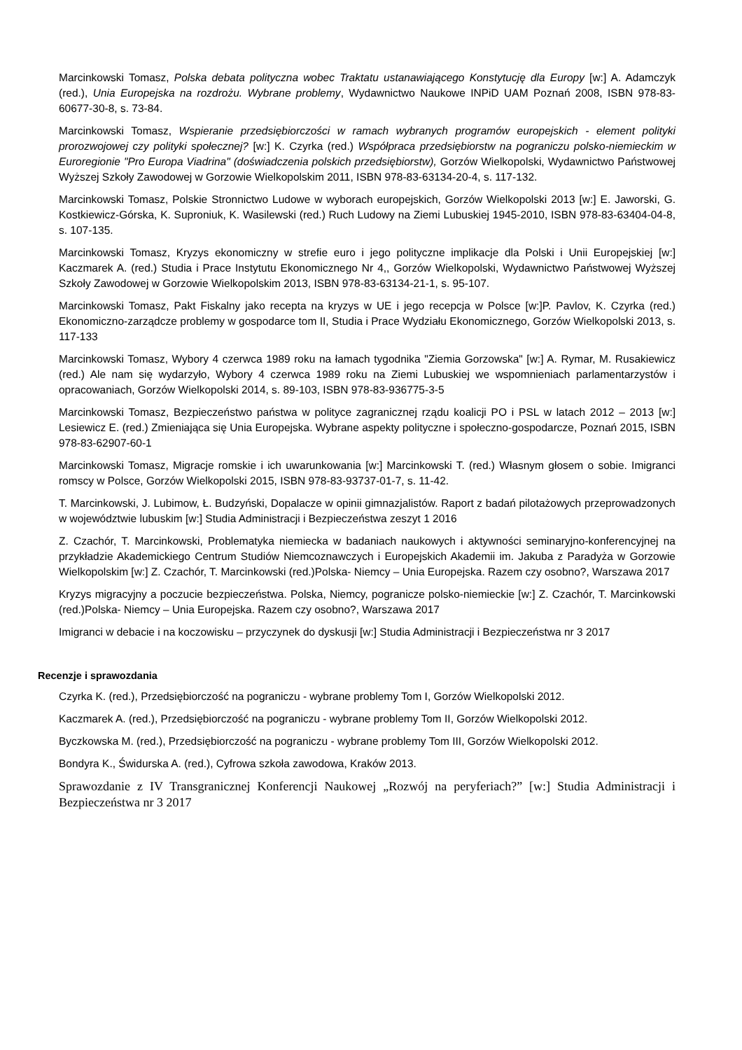Marcinkowski Tomasz, Polska debata polityczna wobec Traktatu ustanawiającego Konstytucję dla Europy [w:] A. Adamczyk (red.), Unia Europejska na rozdrożu. Wybrane problemy, Wydawnictwo Naukowe INPiD UAM Poznań 2008, ISBN 978-83-60677-30-8, s. 73-84.
Marcinkowski Tomasz, Wspieranie przedsiębiorczości w ramach wybranych programów europejskich - element polityki prorozwojowej czy polityki społecznej? [w:] K. Czyrka (red.) Współpraca przedsiębiorstw na pograniczu polsko-niemieckim w Euroregionie "Pro Europa Viadrina" (doświadczenia polskich przedsiębiorstw), Gorzów Wielkopolski, Wydawnictwo Państwowej Wyższej Szkoły Zawodowej w Gorzowie Wielkopolskim 2011, ISBN 978-83-63134-20-4, s. 117-132.
Marcinkowski Tomasz, Polskie Stronnictwo Ludowe w wyborach europejskich, Gorzów Wielkopolski 2013 [w:] E. Jaworski, G. Kostkiewicz-Górska, K. Suproniuk, K. Wasilewski (red.) Ruch Ludowy na Ziemi Lubuskiej 1945-2010, ISBN 978-83-63404-04-8, s. 107-135.
Marcinkowski Tomasz, Kryzys ekonomiczny w strefie euro i jego polityczne implikacje dla Polski i Unii Europejskiej [w:] Kaczmarek A. (red.) Studia i Prace Instytutu Ekonomicznego Nr 4,, Gorzów Wielkopolski, Wydawnictwo Państwowej Wyższej Szkoły Zawodowej w Gorzowie Wielkopolskim 2013, ISBN 978-83-63134-21-1, s. 95-107.
Marcinkowski Tomasz, Pakt Fiskalny jako recepta na kryzys w UE i jego recepcja w Polsce [w:]P. Pavlov, K. Czyrka (red.) Ekonomiczno-zarządcze problemy w gospodarce tom II, Studia i Prace Wydziału Ekonomicznego, Gorzów Wielkopolski 2013, s. 117-133
Marcinkowski Tomasz, Wybory 4 czerwca 1989 roku na łamach tygodnika "Ziemia Gorzowska" [w:] A. Rymar, M. Rusakiewicz (red.) Ale nam się wydarzyło, Wybory 4 czerwca 1989 roku na Ziemi Lubuskiej we wspomnieniach parlamentarzystów i opracowaniach, Gorzów Wielkopolski 2014, s. 89-103, ISBN 978-83-936775-3-5
Marcinkowski Tomasz, Bezpieczeństwo państwa w polityce zagranicznej rządu koalicji PO i PSL w latach 2012 – 2013 [w:] Lesiewicz E. (red.) Zmieniająca się Unia Europejska. Wybrane aspekty polityczne i społeczno-gospodarcze, Poznań 2015, ISBN 978-83-62907-60-1
Marcinkowski Tomasz, Migracje romskie i ich uwarunkowania [w:] Marcinkowski T. (red.) Własnym głosem o sobie. Imigranci romscy w Polsce, Gorzów Wielkopolski 2015, ISBN 978-83-93737-01-7, s. 11-42.
T. Marcinkowski, J. Lubimow, Ł. Budzyński, Dopalacze w opinii gimnazjalistów. Raport z badań pilotażowych przeprowadzonych w województwie lubuskim [w:] Studia Administracji i Bezpieczeństwa zeszyt 1 2016
Z. Czachór, T. Marcinkowski, Problematyka niemiecka w badaniach naukowych i aktywności seminaryjno-konferencyjnej na przykładzie Akademickiego Centrum Studiów Niemcoznawczych i Europejskich Akademii im. Jakuba z Paradyża w Gorzowie Wielkopolskim [w:] Z. Czachór, T. Marcinkowski (red.)Polska- Niemcy – Unia Europejska. Razem czy osobno?, Warszawa 2017
Kryzys migracyjny a poczucie bezpieczeństwa. Polska, Niemcy, pogranicze polsko-niemieckie [w:] Z. Czachór, T. Marcinkowski (red.)Polska- Niemcy – Unia Europejska. Razem czy osobno?, Warszawa 2017
Imigranci w debacie i na koczowisku – przyczynek do dyskusji [w:] Studia Administracji i Bezpieczeństwa nr 3 2017
Recenzje i sprawozdania
Czyrka K. (red.), Przedsiębiorczość na pograniczu - wybrane problemy Tom I, Gorzów Wielkopolski 2012.
Kaczmarek A. (red.), Przedsiębiorczość na pograniczu - wybrane problemy Tom II, Gorzów Wielkopolski 2012.
Byczkowska M. (red.), Przedsiębiorczość na pograniczu - wybrane problemy Tom III, Gorzów Wielkopolski 2012.
Bondyra K., Świdurska A. (red.), Cyfrowa szkoła zawodowa, Kraków 2013.
Sprawozdanie z IV Transgranicznej Konferencji Naukowej „Rozwój na peryferiach?” [w:] Studia Administracji i Bezpieczeństwa nr 3 2017